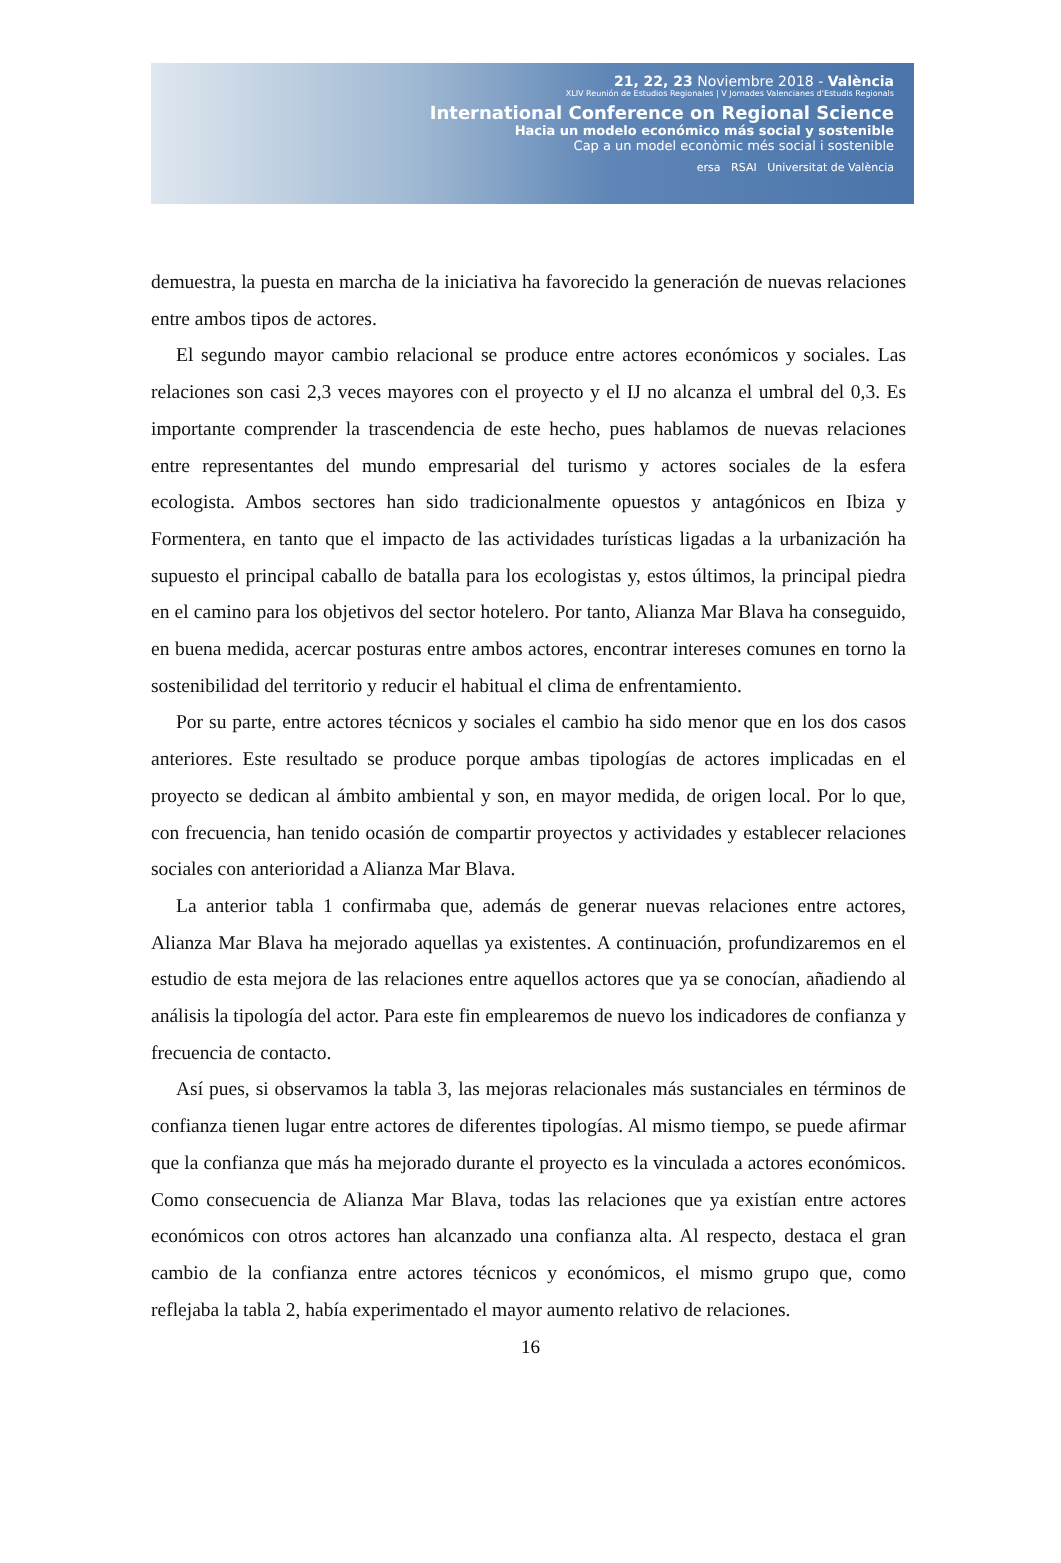21, 22, 23 Noviembre 2018 - València
XLIV Reunión de Estudios Regionales | V Jornades Valencianes d'Estudis Regionals
International Conference on Regional Science
Hacia un modelo económico más social y sostenible
Cap a un model econòmic més social i sostenible
ersa RSAI Universitat de València
demuestra, la puesta en marcha de la iniciativa ha favorecido la generación de nuevas relaciones entre ambos tipos de actores.
El segundo mayor cambio relacional se produce entre actores económicos y sociales. Las relaciones son casi 2,3 veces mayores con el proyecto y el IJ no alcanza el umbral del 0,3. Es importante comprender la trascendencia de este hecho, pues hablamos de nuevas relaciones entre representantes del mundo empresarial del turismo y actores sociales de la esfera ecologista. Ambos sectores han sido tradicionalmente opuestos y antagónicos en Ibiza y Formentera, en tanto que el impacto de las actividades turísticas ligadas a la urbanización ha supuesto el principal caballo de batalla para los ecologistas y, estos últimos, la principal piedra en el camino para los objetivos del sector hotelero. Por tanto, Alianza Mar Blava ha conseguido, en buena medida, acercar posturas entre ambos actores, encontrar intereses comunes en torno la sostenibilidad del territorio y reducir el habitual el clima de enfrentamiento.
Por su parte, entre actores técnicos y sociales el cambio ha sido menor que en los dos casos anteriores. Este resultado se produce porque ambas tipologías de actores implicadas en el proyecto se dedican al ámbito ambiental y son, en mayor medida, de origen local. Por lo que, con frecuencia, han tenido ocasión de compartir proyectos y actividades y establecer relaciones sociales con anterioridad a Alianza Mar Blava.
La anterior tabla 1 confirmaba que, además de generar nuevas relaciones entre actores, Alianza Mar Blava ha mejorado aquellas ya existentes. A continuación, profundizaremos en el estudio de esta mejora de las relaciones entre aquellos actores que ya se conocían, añadiendo al análisis la tipología del actor. Para este fin emplearemos de nuevo los indicadores de confianza y frecuencia de contacto.
Así pues, si observamos la tabla 3, las mejoras relacionales más sustanciales en términos de confianza tienen lugar entre actores de diferentes tipologías. Al mismo tiempo, se puede afirmar que la confianza que más ha mejorado durante el proyecto es la vinculada a actores económicos. Como consecuencia de Alianza Mar Blava, todas las relaciones que ya existían entre actores económicos con otros actores han alcanzado una confianza alta. Al respecto, destaca el gran cambio de la confianza entre actores técnicos y económicos, el mismo grupo que, como reflejaba la tabla 2, había experimentado el mayor aumento relativo de relaciones.
16